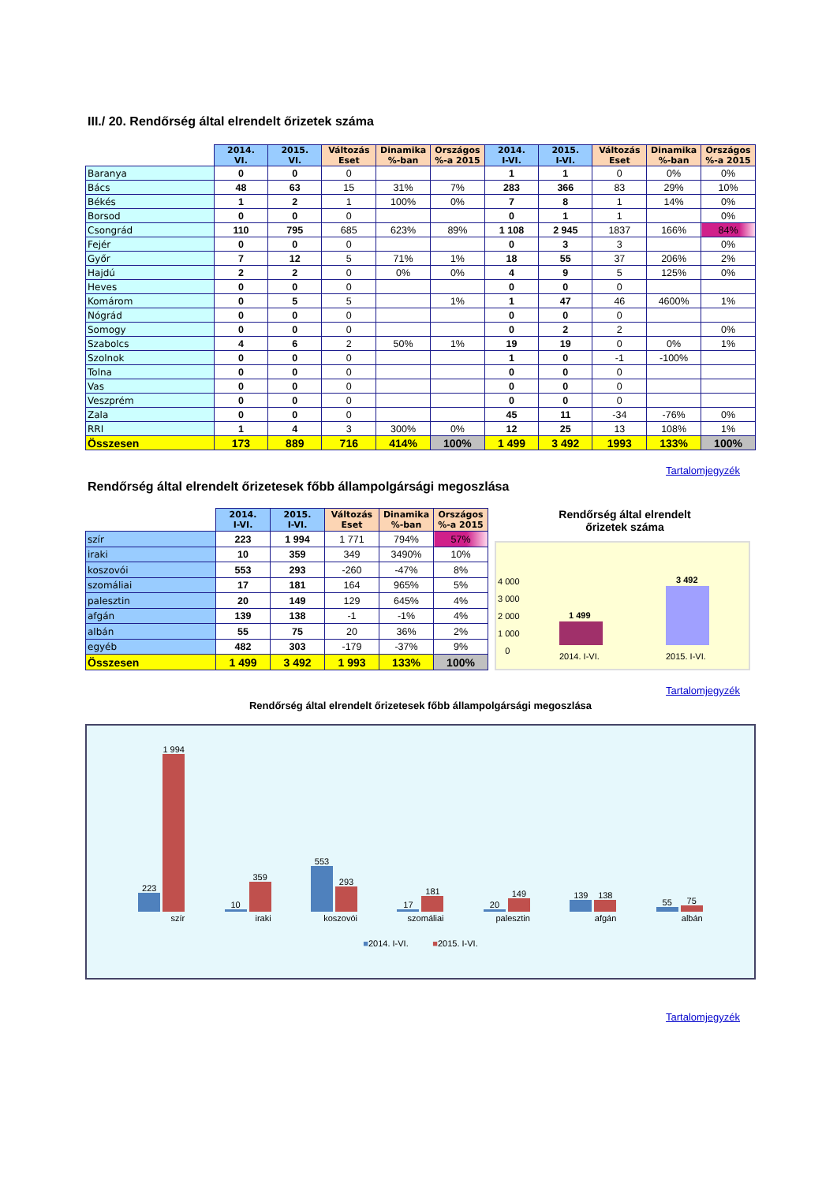III./ 20. Rendőrség által elrendelt őrizetek száma
| | 2014. VI. | 2015. VI. | Változás Eset | Dinamika %-ban | Országos %-a 2015 | 2014. I-VI. | 2015. I-VI. | Változás Eset | Dinamika %-ban | Országos %-a 2015 |
| --- | --- | --- | --- | --- | --- | --- | --- | --- | --- | --- |
| Baranya | 0 | 0 | 0 | | | 1 | 1 | 0 | 0% | 0% |
| Bács | 48 | 63 | 15 | 31% | 7% | 283 | 366 | 83 | 29% | 10% |
| Békés | 1 | 2 | 1 | 100% | 0% | 7 | 8 | 1 | 14% | 0% |
| Borsod | 0 | 0 | 0 | | | 0 | 1 | 1 | | 0% |
| Csongrád | 110 | 795 | 685 | 623% | 89% | 1 108 | 2 945 | 1837 | 166% | 84% |
| Fejér | 0 | 0 | 0 | | | 0 | 3 | 3 | | 0% |
| Győr | 7 | 12 | 5 | 71% | 1% | 18 | 55 | 37 | 206% | 2% |
| Hajdú | 2 | 2 | 0 | 0% | 0% | 4 | 9 | 5 | 125% | 0% |
| Heves | 0 | 0 | 0 | | | 0 | 0 | 0 | | |
| Komárom | 0 | 5 | 5 | | 1% | 1 | 47 | 46 | 4600% | 1% |
| Nógrád | 0 | 0 | 0 | | | 0 | 0 | 0 | | |
| Somogy | 0 | 0 | 0 | | | 0 | 2 | 2 | | 0% |
| Szabolcs | 4 | 6 | 2 | 50% | 1% | 19 | 19 | 0 | 0% | 1% |
| Szolnok | 0 | 0 | 0 | | | 1 | 0 | -1 | -100% | |
| Tolna | 0 | 0 | 0 | | | 0 | 0 | 0 | | |
| Vas | 0 | 0 | 0 | | | 0 | 0 | 0 | | |
| Veszprém | 0 | 0 | 0 | | | 0 | 0 | 0 | | |
| Zala | 0 | 0 | 0 | | | 45 | 11 | -34 | -76% | 0% |
| RRI | 1 | 4 | 3 | 300% | 0% | 12 | 25 | 13 | 108% | 1% |
| Összesen | 173 | 889 | 716 | 414% | 100% | 1 499 | 3 492 | 1993 | 133% | 100% |
Tartalomjegyzék
Rendőrség által elrendelt őrizetesek főbb állampolgársági megoszlása
| | 2014. I-VI. | 2015. I-VI. | Változás Eset | Dinamika %-ban | Országos %-a 2015 |
| --- | --- | --- | --- | --- | --- |
| szír | 223 | 1 994 | 1 771 | 794% | 57% |
| iraki | 10 | 359 | 349 | 3490% | 10% |
| koszovói | 553 | 293 | -260 | -47% | 8% |
| szomáliai | 17 | 181 | 164 | 965% | 5% |
| palesztin | 20 | 149 | 129 | 645% | 4% |
| afgán | 139 | 138 | -1 | -1% | 4% |
| albán | 55 | 75 | 20 | 36% | 2% |
| egyéb | 482 | 303 | -179 | -37% | 9% |
| Összesen | 1 499 | 3 492 | 1 993 | 133% | 100% |
Rendőrség által elrendelt
őrizetek száma
4 000
3 000
2 000
1 000
0
1 499
3 492
2014. I-VI. 2015. I-VI.
Tartalomjegyzék
Rendőrség által elrendelt őrizetesek főbb állampolgársági megoszlása
223
1 994
szír
10
359
iraki
553
293
koszovói
17
181
szomáliai
20
149
palesztin
139
138
afgán
55
75
albán
■2014. I-VI. ■2015. I-VI.
Tartalomjegyzék